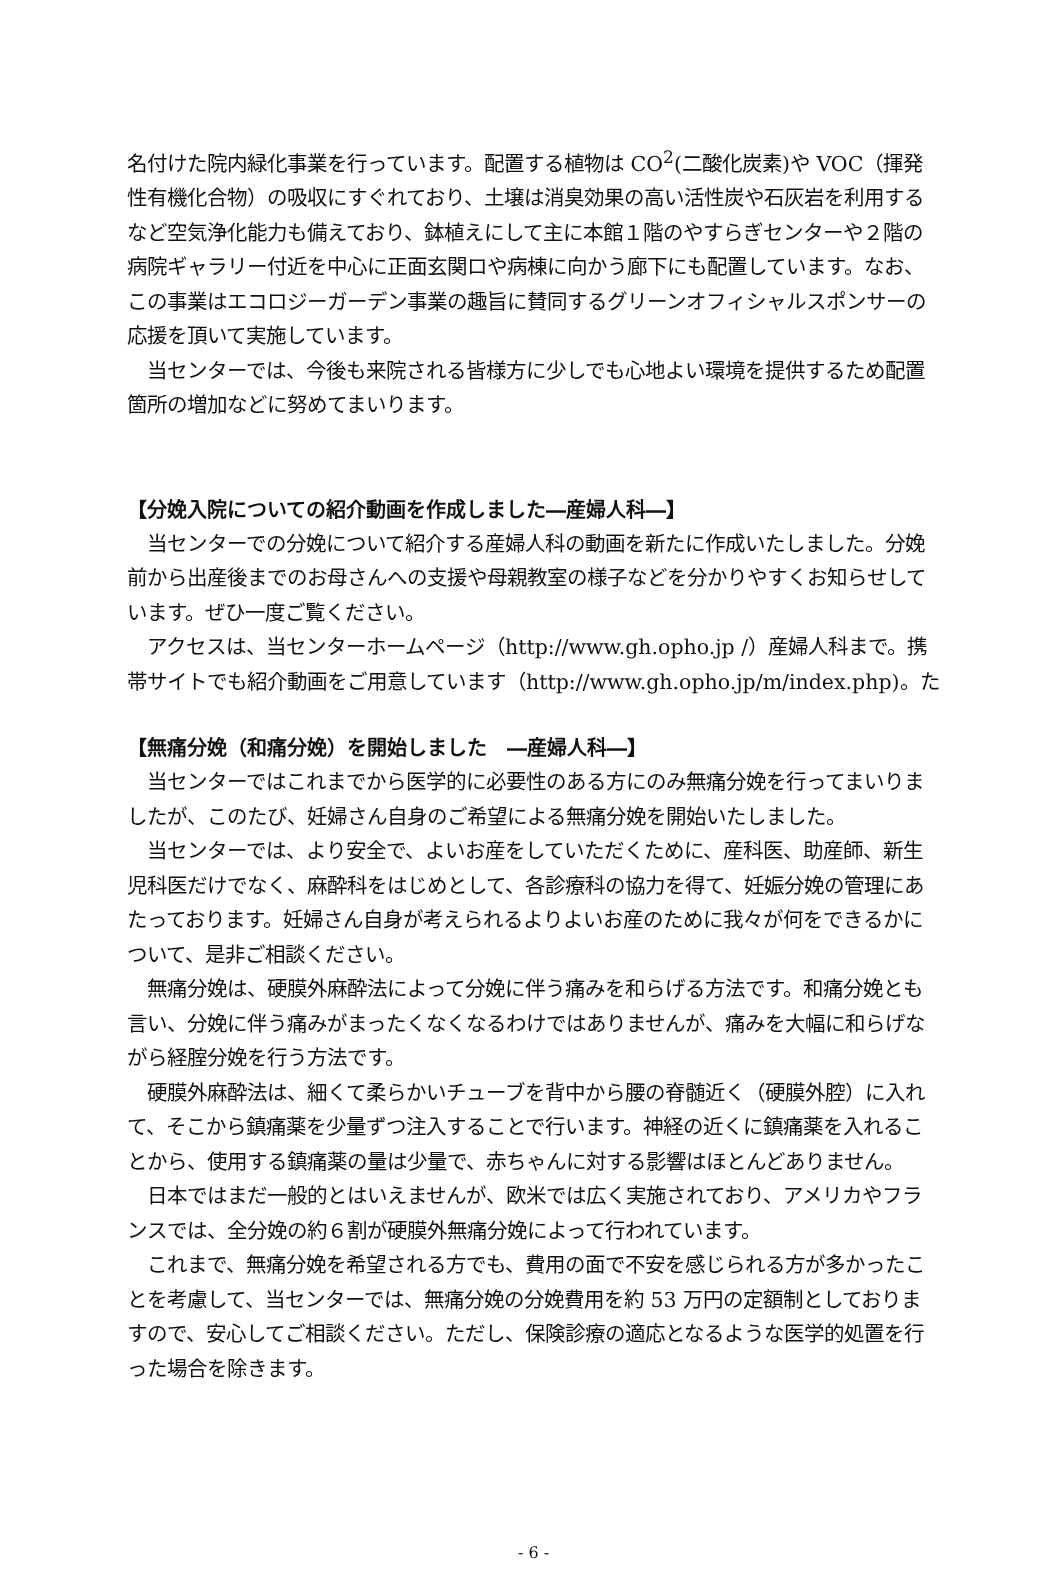名付けた院内緑化事業を行っています。配置する植物は CO<sup>2</sup>(二酸化炭素)や VOC（揮発性有機化合物）の吸収にすぐれており、土壌は消臭効果の高い活性炭や石灰岩を利用するなど空気浄化能力も備えており、鉢植えにして主に本館１階のやすらぎセンターや２階の病院ギャラリー付近を中心に正面玄関ロや病棟に向かう廊下にも配置しています。なお、この事業はエコロジーガーデン事業の趣旨に賛同するグリーンオフィシャルスポンサーの応援を頂いて実施しています。
　当センターでは、今後も来院される皆様方に少しでも心地よい環境を提供するため配置箇所の増加などに努めてまいります。
【分娩入院についての紹介動画を作成しました―産婦人科―】
　当センターでの分娩について紹介する産婦人科の動画を新たに作成いたしました。分娩前から出産後までのお母さんへの支援や母親教室の様子などを分かりやすくお知らせしています。ぜひ一度ご覧ください。
　アクセスは、当センターホームページ（http://www.gh.opho.jp /）産婦人科まで。携帯サイトでも紹介動画をご用意しています（http://www.gh.opho.jp/m/index.php)。た
【無痛分娩（和痛分娩）を開始しました　―産婦人科―】
　当センターではこれまでから医学的に必要性のある方にのみ無痛分娩を行ってまいりましたが、このたび、妊婦さん自身のご希望による無痛分娩を開始いたしました。
　当センターでは、より安全で、よいお産をしていただくために、産科医、助産師、新生児科医だけでなく、麻酔科をはじめとして、各診療科の協力を得て、妊娠分娩の管理にあたっております。妊婦さん自身が考えられるよりよいお産のために我々が何をできるかについて、是非ご相談ください。
　無痛分娩は、硬膜外麻酔法によって分娩に伴う痛みを和らげる方法です。和痛分娩とも言い、分娩に伴う痛みがまったくなくなるわけではありませんが、痛みを大幅に和らげながら経腟分娩を行う方法です。
　硬膜外麻酔法は、細くて柔らかいチューブを背中から腰の脊髄近く（硬膜外腔）に入れて、そこから鎮痛薬を少量ずつ注入することで行います。神経の近くに鎮痛薬を入れることから、使用する鎮痛薬の量は少量で、赤ちゃんに対する影響はほとんどありません。
　日本ではまだ一般的とはいえませんが、欧米では広く実施されており、アメリカやフランスでは、全分娩の約６割が硬膜外無痛分娩によって行われています。
　これまで、無痛分娩を希望される方でも、費用の面で不安を感じられる方が多かったことを考慮して、当センターでは、無痛分娩の分娩費用を約 53 万円の定額制としておりますので、安心してご相談ください。ただし、保険診療の適応となるような医学的処置を行った場合を除きます。
- 6 -